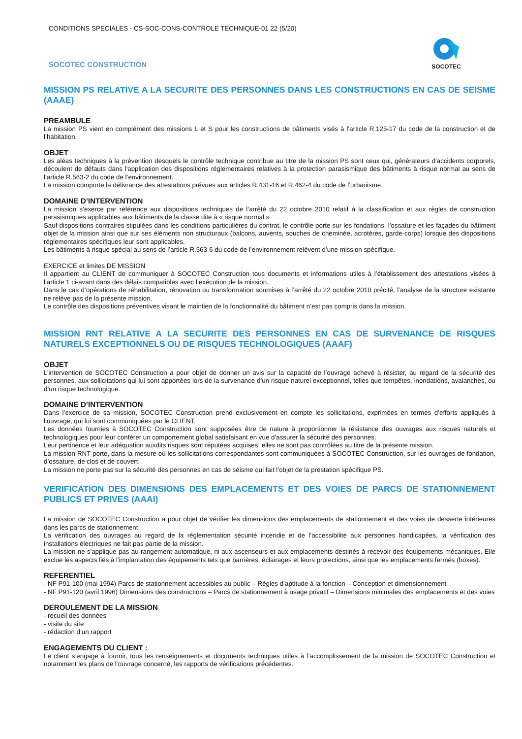CONDITIONS SPECIALES - CS-SOC-CONS-CONTROLE TECHNIQUE-01 22 (5/20)
SOCOTEC CONSTRUCTION
SOCOTEC
MISSION PS RELATIVE A LA SECURITE DES PERSONNES DANS LES CONSTRUCTIONS EN CAS DE SEISME (AAAE)
PREAMBULE
La mission PS vient en complément des missions L et S pour les constructions de bâtiments visés à l’article R.125-17 du code de la construction et de l’habitation.
OBJET
Les aléas techniques à la prévention desquels le contrôle technique contribue au titre de la mission PS sont ceux qui, générateurs d'accidents corporels, découlent de défauts dans l'application des dispositions réglementaires relatives à la protection parasismique des bâtiments à risque normal au sens de l’article R.563-2 du code de l’environnement.
La mission comporte la délivrance des attestations prévues aux articles R.431-16 et R.462-4 du code de l’urbanisme.
DOMAINE D’INTERVENTION
La mission s’exerce par référence aux dispositions techniques de l’arrêté du 22 octobre 2010 relatif à la classification et aux règles de construction parasismiques applicables aux bâtiments de la classe dite à « risque normal »
Sauf dispositions contraires stipulées dans les conditions particulières du contrat, le contrôle porte sur les fondations, l’ossature et les façades du bâtiment objet de la mission ainsi que sur ses éléments non structuraux (balcons, auvents, souches de cheminée, acrotères, garde-corps) lorsque des dispositions réglementaires spécifiques leur sont applicables.
Les bâtiments à risque spécial au sens de l’article R.563-6 du code de l’environnement relèvent d’une mission spécifique.
EXERCICE et limites DE MISSION
Il appartient au CLIENT de communiquer à SOCOTEC Construction tous documents et informations utiles à l’établissement des attestations visées à l’article 1 ci-avant dans des délais compatibles avec l’exécution de la mission.
Dans le cas d’opérations de réhabilitation, rénovation ou transformation soumises à l’arrêté du 22 octobre 2010 précité, l’analyse de la structure existante ne relève pas de la présente mission.
Le contrôle des dispositions préventives visant le maintien de la fonctionnalité du bâtiment n’est pas compris dans la mission.
MISSION RNT RELATIVE A LA SECURITE DES PERSONNES EN CAS DE SURVENANCE DE RISQUES NATURELS EXCEPTIONNELS OU DE RISQUES TECHNOLOGIQUES (AAAF)
OBJET
L’intervention de SOCOTEC Construction a pour objet de donner un avis sur la capacité de l’ouvrage achevé à résister, au regard de la sécurité des personnes, aux sollicitations qui lui sont apportées lors de la survenance d’un risque naturel exceptionnel, telles que tempêtes, inondations, avalanches, ou d’un risque technologique.
DOMAINE D’INTERVENTION
Dans l’exercice de sa mission, SOCOTEC Construction prend exclusivement en compte les sollicitations, exprimées en termes d’efforts appliqués à l’ouvrage, qui lui sont communiquées par le CLIENT.
Les données fournies à SOCOTEC Construction sont supposées être de nature à proportionner la résistance des ouvrages aux risques naturels et technologiques pour leur conférer un comportement global satisfaisant en vue d’assurer la sécurité des personnes.
Leur pertinence et leur adéquation auxdits risques sont réputées acquises; elles ne sont pas contrôlées au titre de la présente mission.
La mission RNT porte, dans la mesure où les sollicitations correspondantes sont communiquées à SOCOTEC Construction, sur les ouvrages de fondation, d’ossature, de clos et de couvert.
La mission ne porte pas sur la sécurité des personnes en cas de séisme qui fait l’objet de la prestation spécifique PS.
VERIFICATION DES DIMENSIONS DES EMPLACEMENTS ET DES VOIES DE PARCS DE STATIONNEMENT PUBLICS ET PRIVES (AAAI)
La mission de SOCOTEC Construction a pour objet de vérifier les dimensions des emplacements de stationnement et des voies de desserte intérieures dans les parcs de stationnement.
La vérification des ouvrages au regard de la réglementation sécurité incendie et de l’accessibilité aux personnes handicapées, la vérification des installations électriques ne fait pas partie de la mission.
La mission ne s'applique pas au rangement automatique, ni aux ascenseurs et aux emplacements destinés à recevoir des équipements mécaniques. Elle exclue les aspects liés à l'implantation des équipements tels que barrières, éclairages et leurs protections, ainsi que les emplacements fermés (boxes).
REFERENTIEL
- NF P91-100 (mai 1994) Parcs de stationnement accessibles au public – Règles d’aptitude à la fonction – Conception et dimensionnement
- NF P91-120 (avril 1996) Dimensions des constructions – Parcs de stationnement à usage privatif – Dimensions minimales des emplacements et des voies
DEROULEMENT DE LA MISSION
- recueil des données
- visite du site
- rédaction d’un rapport
ENGAGEMENTS DU CLIENT :
Le client s’engage à fournir, tous les renseignements et documents techniques utiles à l’accomplissement de la mission de SOCOTEC Construction et notamment les plans de l’ouvrage concerné, les rapports de vérifications précédentes.